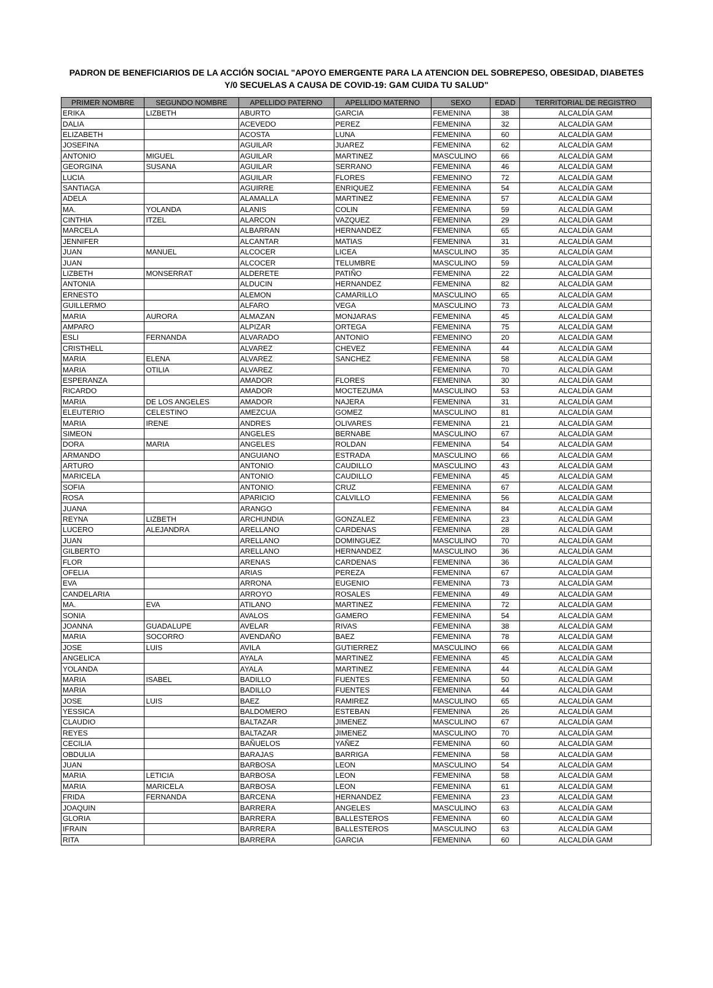PADRON DE BENEFICIARIOS DE LA ACCIÓN SOCIAL "APOYO EMERGENTE PARA LA ATENCION DEL SOBREPESO, OBESIDAD, DIABETES
Y/0 SECUELAS A CAUSA DE COVID-19: GAM CUIDA TU SALUD"
| PRIMER NOMBRE | SEGUNDO NOMBRE | APELLIDO PATERNO | APELLIDO MATERNO | SEXO | EDAD | TERRITORIAL DE REGISTRO |
| --- | --- | --- | --- | --- | --- | --- |
| ERIKA | LIZBETH | ABURTO | GARCIA | FEMENINA | 38 | ALCALDÍA GAM |
| DALIA | | ACEVEDO | PEREZ | FEMENINA | 32 | ALCALDÍA GAM |
| ELIZABETH | | ACOSTA | LUNA | FEMENINA | 60 | ALCALDÍA GAM |
| JOSEFINA | | AGUILAR | JUAREZ | FEMENINA | 62 | ALCALDÍA GAM |
| ANTONIO | MIGUEL | AGUILAR | MARTINEZ | MASCULINO | 66 | ALCALDÍA GAM |
| GEORGINA | SUSANA | AGUILAR | SERRANO | FEMENINA | 46 | ALCALDÍA GAM |
| LUCIA | | AGUILAR | FLORES | FEMENINO | 72 | ALCALDÍA GAM |
| SANTIAGA | | AGUIRRE | ENRIQUEZ | FEMENINA | 54 | ALCALDÍA GAM |
| ADELA | | ALAMALLA | MARTINEZ | FEMENINA | 57 | ALCALDÍA GAM |
| MA. | YOLANDA | ALANIS | COLIN | FEMENINA | 59 | ALCALDÍA GAM |
| CINTHIA | ITZEL | ALARCON | VAZQUEZ | FEMENINA | 29 | ALCALDÍA GAM |
| MARCELA | | ALBARRAN | HERNANDEZ | FEMENINA | 65 | ALCALDÍA GAM |
| JENNIFER | | ALCANTAR | MATIAS | FEMENINA | 31 | ALCALDÍA GAM |
| JUAN | MANUEL | ALCOCER | LICEA | MASCULINO | 35 | ALCALDÍA GAM |
| JUAN | | ALCOCER | TELUMBRE | MASCULINO | 59 | ALCALDÍA GAM |
| LIZBETH | MONSERRAT | ALDERETE | PATIÑO | FEMENINA | 22 | ALCALDÍA GAM |
| ANTONIA | | ALDUCIN | HERNANDEZ | FEMENINA | 82 | ALCALDÍA GAM |
| ERNESTO | | ALEMON | CAMARILLO | MASCULINO | 65 | ALCALDÍA GAM |
| GUILLERMO | | ALFARO | VEGA | MASCULINO | 73 | ALCALDÍA GAM |
| MARIA | AURORA | ALMAZAN | MONJARAS | FEMENINA | 45 | ALCALDÍA GAM |
| AMPARO | | ALPIZAR | ORTEGA | FEMENINA | 75 | ALCALDÍA GAM |
| ESLI | FERNANDA | ALVARADO | ANTONIO | FEMENINO | 20 | ALCALDÍA GAM |
| CRISTHELL | | ALVAREZ | CHEVEZ | FEMENINA | 44 | ALCALDÍA GAM |
| MARIA | ELENA | ALVAREZ | SANCHEZ | FEMENINA | 58 | ALCALDÍA GAM |
| MARIA | OTILIA | ALVAREZ | | FEMENINA | 70 | ALCALDÍA GAM |
| ESPERANZA | | AMADOR | FLORES | FEMENINA | 30 | ALCALDÍA GAM |
| RICARDO | | AMADOR | MOCTEZUMA | MASCULINO | 53 | ALCALDÍA GAM |
| MARIA | DE LOS ANGELES | AMADOR | NAJERA | FEMENINA | 31 | ALCALDÍA GAM |
| ELEUTERIO | CELESTINO | AMEZCUA | GOMEZ | MASCULINO | 81 | ALCALDÍA GAM |
| MARIA | IRENE | ANDRES | OLIVARES | FEMENINA | 21 | ALCALDÍA GAM |
| SIMEON | | ANGELES | BERNABE | MASCULINO | 67 | ALCALDÍA GAM |
| DORA | MARIA | ANGELES | ROLDAN | FEMENINA | 54 | ALCALDÍA GAM |
| ARMANDO | | ANGUIANO | ESTRADA | MASCULINO | 66 | ALCALDÍA GAM |
| ARTURO | | ANTONIO | CAUDILLO | MASCULINO | 43 | ALCALDÍA GAM |
| MARICELA | | ANTONIO | CAUDILLO | FEMENINA | 45 | ALCALDÍA GAM |
| SOFIA | | ANTONIO | CRUZ | FEMENINA | 67 | ALCALDÍA GAM |
| ROSA | | APARICIO | CALVILLO | FEMENINA | 56 | ALCALDÍA GAM |
| JUANA | | ARANGO | | FEMENINA | 84 | ALCALDÍA GAM |
| REYNA | LIZBETH | ARCHUNDIA | GONZALEZ | FEMENINA | 23 | ALCALDÍA GAM |
| LUCERO | ALEJANDRA | ARELLANO | CARDENAS | FEMENINA | 28 | ALCALDÍA GAM |
| JUAN | | ARELLANO | DOMINGUEZ | MASCULINO | 70 | ALCALDÍA GAM |
| GILBERTO | | ARELLANO | HERNANDEZ | MASCULINO | 36 | ALCALDÍA GAM |
| FLOR | | ARENAS | CARDENAS | FEMENINA | 36 | ALCALDÍA GAM |
| OFELIA | | ARIAS | PEREZA | FEMENINA | 67 | ALCALDÍA GAM |
| EVA | | ARRONA | EUGENIO | FEMENINA | 73 | ALCALDÍA GAM |
| CANDELARIA | | ARROYO | ROSALES | FEMENINA | 49 | ALCALDÍA GAM |
| MA. | EVA | ATILANO | MARTINEZ | FEMENINA | 72 | ALCALDÍA GAM |
| SONIA | | AVALOS | GAMERO | FEMENINA | 54 | ALCALDÍA GAM |
| JOANNA | GUADALUPE | AVELAR | RIVAS | FEMENINA | 38 | ALCALDÍA GAM |
| MARIA | SOCORRO | AVENDAÑO | BAEZ | FEMENINA | 78 | ALCALDÍA GAM |
| JOSE | LUIS | AVILA | GUTIERREZ | MASCULINO | 66 | ALCALDÍA GAM |
| ANGELICA | | AYALA | MARTINEZ | FEMENINA | 45 | ALCALDÍA GAM |
| YOLANDA | | AYALA | MARTINEZ | FEMENINA | 44 | ALCALDÍA GAM |
| MARIA | ISABEL | BADILLO | FUENTES | FEMENINA | 50 | ALCALDÍA GAM |
| MARIA | | BADILLO | FUENTES | FEMENINA | 44 | ALCALDÍA GAM |
| JOSE | LUIS | BAEZ | RAMIREZ | MASCULINO | 65 | ALCALDÍA GAM |
| YESSICA | | BALDOMERO | ESTEBAN | FEMENINA | 26 | ALCALDÍA GAM |
| CLAUDIO | | BALTAZAR | JIMENEZ | MASCULINO | 67 | ALCALDÍA GAM |
| REYES | | BALTAZAR | JIMENEZ | MASCULINO | 70 | ALCALDÍA GAM |
| CECILIA | | BAÑUELOS | YAÑEZ | FEMENINA | 60 | ALCALDÍA GAM |
| OBDULIA | | BARAJAS | BARRIGA | FEMENINA | 58 | ALCALDÍA GAM |
| JUAN | | BARBOSA | LEON | MASCULINO | 54 | ALCALDÍA GAM |
| MARIA | LETICIA | BARBOSA | LEON | FEMENINA | 58 | ALCALDÍA GAM |
| MARIA | MARICELA | BARBOSA | LEON | FEMENINA | 61 | ALCALDÍA GAM |
| FRIDA | FERNANDA | BARCENA | HERNANDEZ | FEMENINA | 23 | ALCALDÍA GAM |
| JOAQUIN | | BARRERA | ANGELES | MASCULINO | 63 | ALCALDÍA GAM |
| GLORIA | | BARRERA | BALLESTEROS | FEMENINA | 60 | ALCALDÍA GAM |
| IFRAIN | | BARRERA | BALLESTEROS | MASCULINO | 63 | ALCALDÍA GAM |
| RITA | | BARRERA | GARCIA | FEMENINA | 60 | ALCALDÍA GAM |